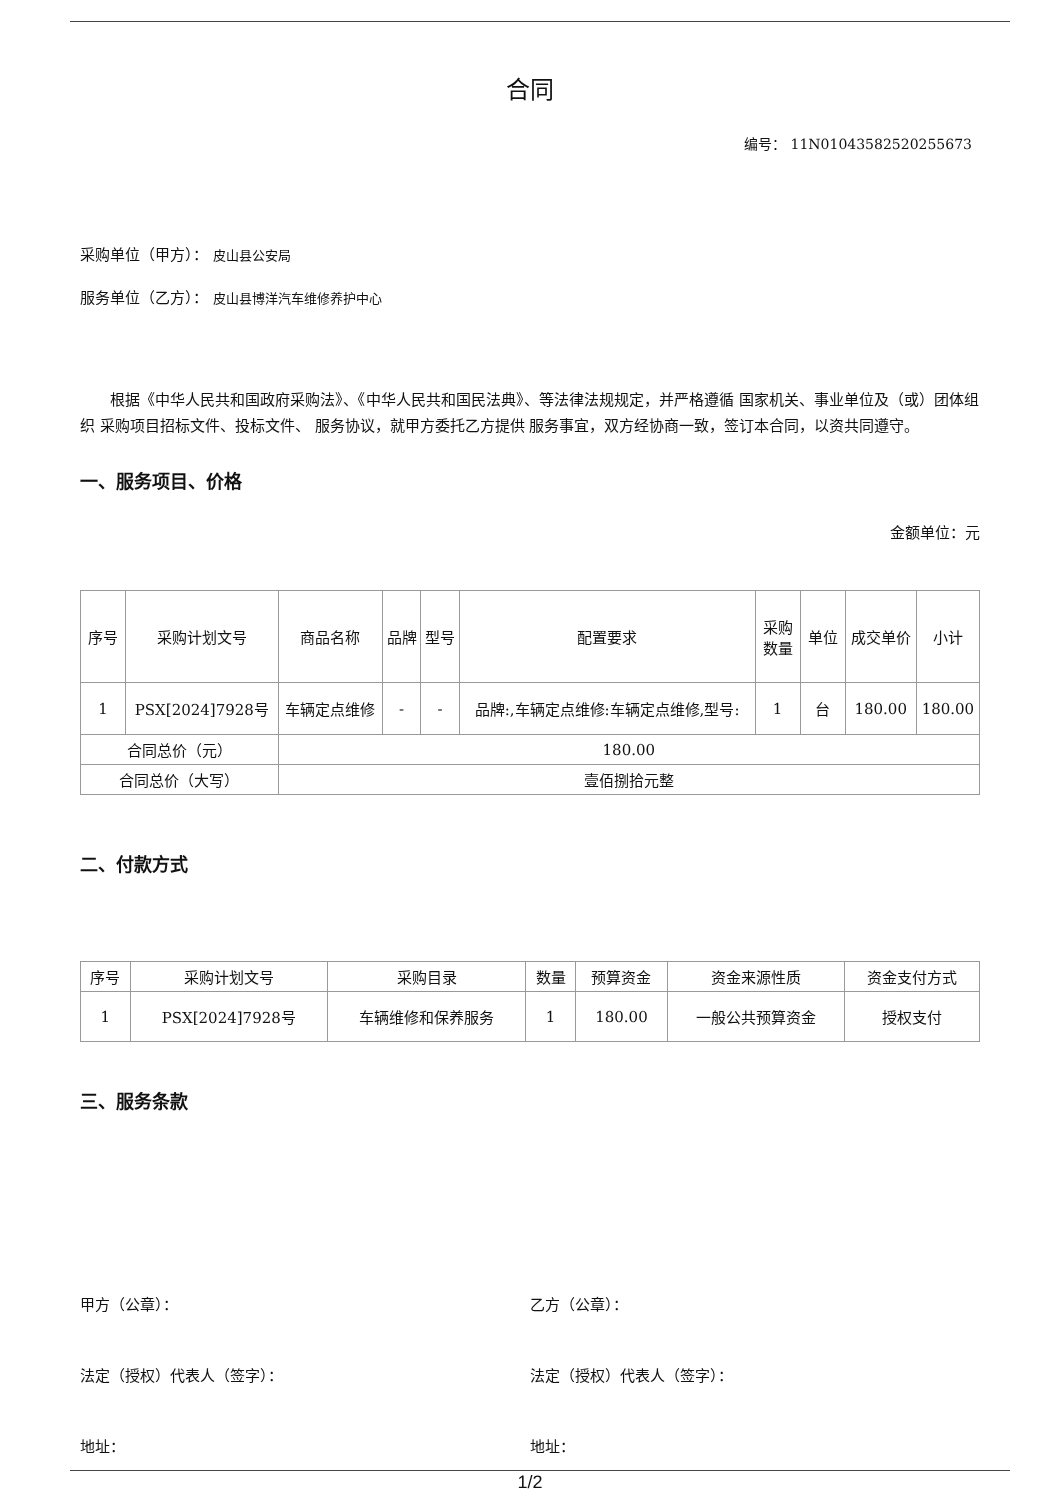合同
编号： 11N01043582520255673
采购单位（甲方）： 皮山县公安局
服务单位（乙方）： 皮山县博洋汽车维修养护中心
根据《中华人民共和国政府采购法》、《中华人民共和国民法典》、等法律法规规定，并严格遵循 国家机关、事业单位及（或）团体组织 采购项目招标文件、投标文件、 服务协议，就甲方委托乙方提供 服务事宜，双方经协商一致，签订本合同，以资共同遵守。
一、服务项目、价格
金额单位：元
| 序号 | 采购计划文号 | 商品名称 | 品牌 | 型号 | 配置要求 | 采购数量 | 单位 | 成交单价 | 小计 |
| --- | --- | --- | --- | --- | --- | --- | --- | --- | --- |
| 1 | PSX[2024]7928号 | 车辆定点维修 | - | - | 品牌:,车辆定点维修:车辆定点维修,型号: | 1 | 台 | 180.00 | 180.00 |
| 合同总价（元） | | 180.00 | | | | | | | |
| 合同总价（大写） | | 壹佰捌拾元整 | | | | | | | |
二、付款方式
| 序号 | 采购计划文号 | 采购目录 | 数量 | 预算资金 | 资金来源性质 | 资金支付方式 |
| --- | --- | --- | --- | --- | --- | --- |
| 1 | PSX[2024]7928号 | 车辆维修和保养服务 | 1 | 180.00 | 一般公共预算资金 | 授权支付 |
三、服务条款
甲方（公章）： 乙方（公章）：
法定（授权）代表人（签字）： 法定（授权）代表人（签字）：
地址： 地址：
1/2